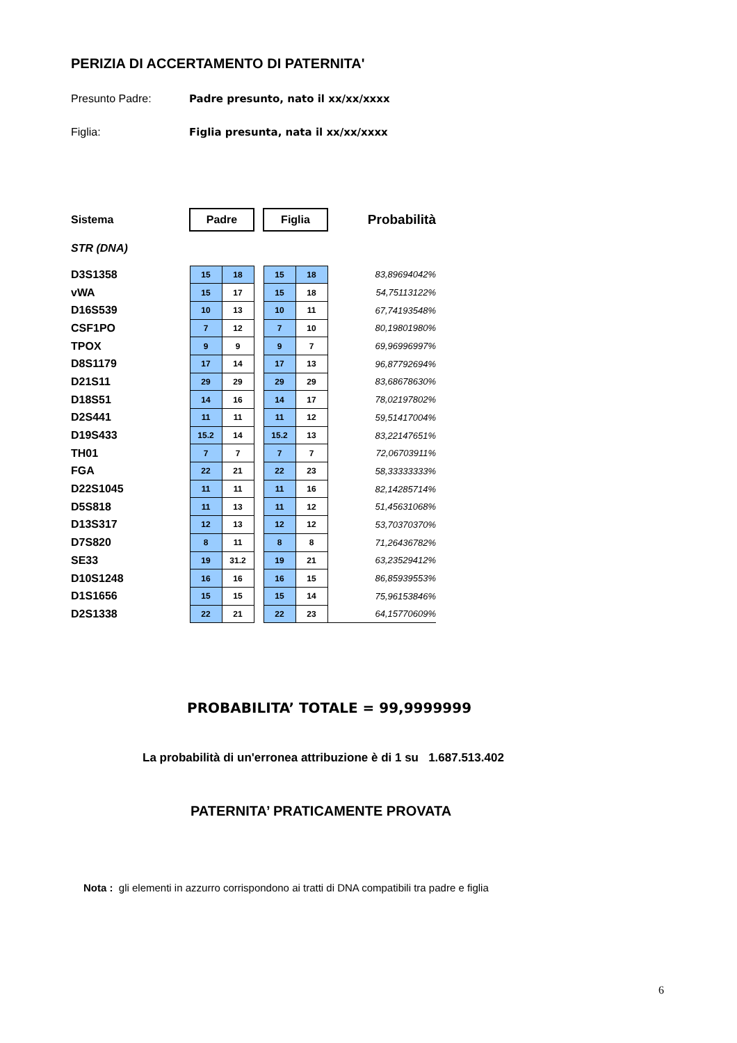PERIZIA DI ACCERTAMENTO DI PATERNITA'
Presunto Padre: Padre presunto, nato il xx/xx/xxxx
Figlia: Figlia presunta, nata il xx/xx/xxxx
| Sistema | Padre | | | Figlia | | Probabilità |
| STR (DNA) | | | | | | |
| D3S1358 | 15 | 18 | | 15 | 18 | 83,89694042% |
| vWA | 15 | 17 | | 15 | 18 | 54,75113122% |
| D16S539 | 10 | 13 | | 10 | 11 | 67,74193548% |
| CSF1PO | 7 | 12 | | 7 | 10 | 80,19801980% |
| TPOX | 9 | 9 | | 9 | 7 | 69,96996997% |
| D8S1179 | 17 | 14 | | 17 | 13 | 96,87792694% |
| D21S11 | 29 | 29 | | 29 | 29 | 83,68678630% |
| D18S51 | 14 | 16 | | 14 | 17 | 78,02197802% |
| D2S441 | 11 | 11 | | 11 | 12 | 59,51417004% |
| D19S433 | 15.2 | 14 | | 15.2 | 13 | 83,22147651% |
| TH01 | 7 | 7 | | 7 | 7 | 72,06703911% |
| FGA | 22 | 21 | | 22 | 23 | 58,33333333% |
| D22S1045 | 11 | 11 | | 11 | 16 | 82,14285714% |
| D5S818 | 11 | 13 | | 11 | 12 | 51,45631068% |
| D13S317 | 12 | 13 | | 12 | 12 | 53,70370370% |
| D7S820 | 8 | 11 | | 8 | 8 | 71,26436782% |
| SE33 | 19 | 31.2 | | 19 | 21 | 63,23529412% |
| D10S1248 | 16 | 16 | | 16 | 15 | 86,85939553% |
| D1S1656 | 15 | 15 | | 15 | 14 | 75,96153846% |
| D2S1338 | 22 | 21 | | 22 | 23 | 64,15770609% |
PROBABILITA’ TOTALE = 99,9999999
La probabilità di un'erronea attribuzione è di 1 su 1.687.513.402
PATERNITA’ PRATICAMENTE PROVATA
Nota : gli elementi in azzurro corrispondono ai tratti di DNA compatibili tra padre e figlia
6